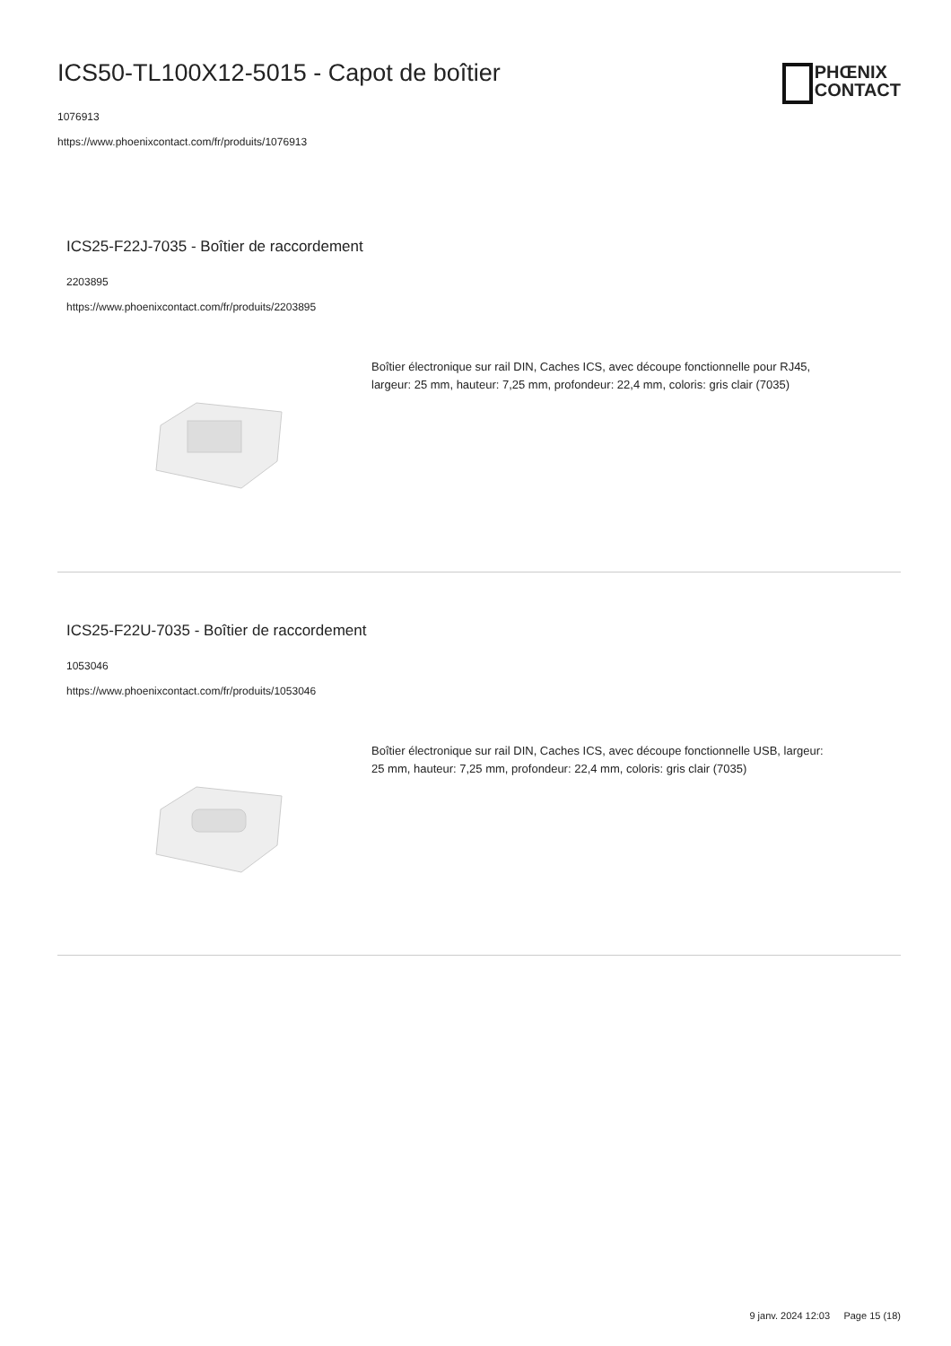ICS50-TL100X12-5015 - Capot de boîtier
1076913
https://www.phoenixcontact.com/fr/produits/1076913
PHŒNIX
CONTACT
ICS25-F22J-7035 - Boîtier de raccordement
2203895
https://www.phoenixcontact.com/fr/produits/2203895
Boîtier électronique sur rail DIN, Caches ICS, avec découpe fonctionnelle pour RJ45, largeur: 25 mm, hauteur: 7,25 mm, profondeur: 22,4 mm, coloris: gris clair (7035)
ICS25-F22U-7035 - Boîtier de raccordement
1053046
https://www.phoenixcontact.com/fr/produits/1053046
Boîtier électronique sur rail DIN, Caches ICS, avec découpe fonctionnelle USB, largeur: 25 mm, hauteur: 7,25 mm, profondeur: 22,4 mm, coloris: gris clair (7035)
9 janv. 2024 12:03 Page 15 (18)